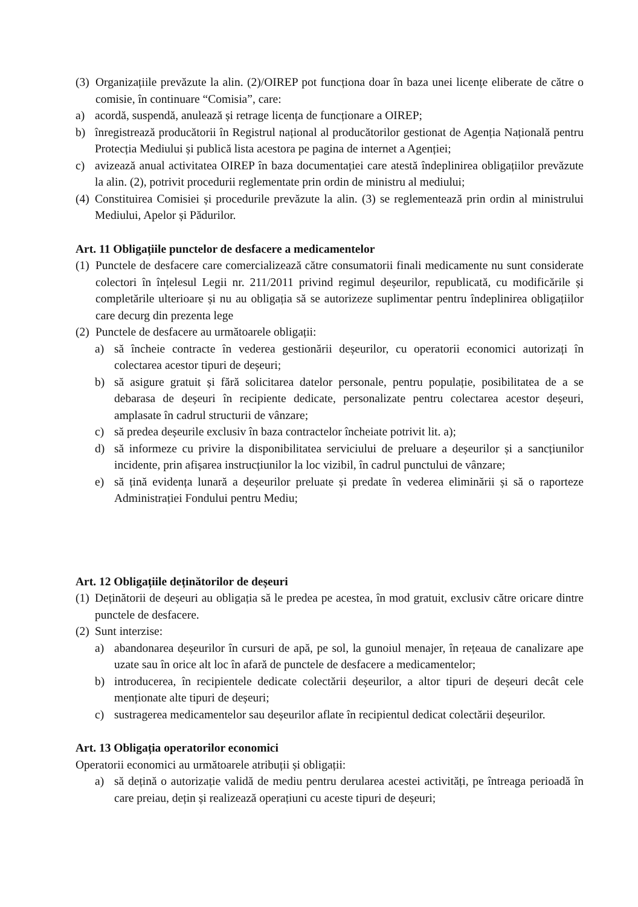(3) Organizațiile prevăzute la alin. (2)/OIREP pot funcționa doar în baza unei licențe eliberate de către o comisie, în continuare “Comisia”, care:
a) acordă, suspendă, anulează și retrage licența de funcționare a OIREP;
b) înregistrează producătorii în Registrul național al producătorilor gestionat de Agenția Națională pentru Protecția Mediului și publică lista acestora pe pagina de internet a Agenției;
c) avizează anual activitatea OIREP în baza documentației care atestă îndeplinirea obligațiilor prevăzute la alin. (2), potrivit procedurii reglementate prin ordin de ministru al mediului;
(4) Constituirea Comisiei și procedurile prevăzute la alin. (3) se reglementează prin ordin al ministrului Mediului, Apelor și Pădurilor.
Art. 11 Obligațiile punctelor de desfacere a medicamentelor
(1) Punctele de desfacere care comercializează către consumatorii finali medicamente nu sunt considerate colectori în înțelesul Legii nr. 211/2011 privind regimul deșeurilor, republicată, cu modificările și completările ulterioare și nu au obligația să se autorizeze suplimentar pentru îndeplinirea obligațiilor care decurg din prezenta lege
(2) Punctele de desfacere au următoarele obligații:
a) să încheie contracte în vederea gestionării deșeurilor, cu operatorii economici autorizați în colectarea acestor tipuri de deșeuri;
b) să asigure gratuit și fără solicitarea datelor personale, pentru populație, posibilitatea de a se debarasa de deșeuri în recipiente dedicate, personalizate pentru colectarea acestor deșeuri, amplasate în cadrul structurii de vânzare;
c) să predea deșeurile exclusiv în baza contractelor încheiate potrivit lit. a);
d) să informeze cu privire la disponibilitatea serviciului de preluare a deșeurilor și a sancțiunilor incidente, prin afișarea instrucțiunilor la loc vizibil, în cadrul punctului de vânzare;
e) să țină evidența lunară a deșeurilor preluate și predate în vederea eliminării și să o raporteze Administrației Fondului pentru Mediu;
Art. 12 Obligațiile deținătorilor de deșeuri
(1) Deținătorii de deșeuri au obligația să le predea pe acestea, în mod gratuit, exclusiv către oricare dintre punctele de desfacere.
(2) Sunt interzise:
a) abandonarea deșeurilor în cursuri de apă, pe sol, la gunoiul menajer, în rețeaua de canalizare ape uzate sau în orice alt loc în afară de punctele de desfacere a medicamentelor;
b) introducerea, în recipientele dedicate colectării deșeurilor, a altor tipuri de deșeuri decât cele menționate alte tipuri de deșeuri;
c) sustragerea medicamentelor sau deșeurilor aflate în recipientul dedicat colectării deșeurilor.
Art. 13 Obligația operatorilor economici
Operatorii economici au următoarele atribuții și obligații:
a) să dețină o autorizație validă de mediu pentru derularea acestei activități, pe întreaga perioadă în care preiau, dețin și realizează operațiuni cu aceste tipuri de deșeuri;